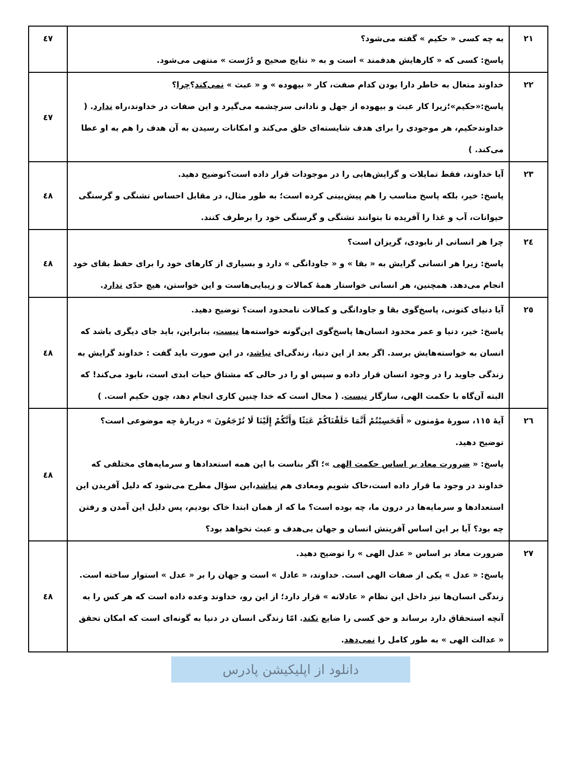| ۲۱ | به چه کسی « حکیم » گفته می‌شود؟ پاسخ: کسی که « کارهایش هدفمند » است و به « نتایج صحیح و دُرُست » منتهی می‌شود. | ٤٧ |
| ۲۲ | خداوند متعال به خاطر دارا بودن کدام صفت، کار « بیهوده » و « عبث » نمی‌کند ؟ چرا ؟ پاسخ:«حکیم»؛زیرا کار عبث و بیهوده از جهل و نادانی سرچشمه می‌گیرد و این صفات در خداوند،راه ندارد . ( خداوندحکیم، هر موجودی را برای هدف شایسته‌ای خلق می‌کند و امکانات رسیدن به آن هدف را هم به او عطا می‌کند. ) | ٤٧ |
| ۲۳ | آیا خداوند، فقط تمایلات و گرایش‌هایی را در موجودات قرار داده است؟توضیح دهید. پاسخ: خیر، بلکه پاسخ مناسب را هم پیش‌بینی کرده است؛ به طور مثال، در مقابل احساس تشنگی و گرسنگی حیوانات، آب و غذا را آفریده تا بتوانند تشنگی و گرسنگی خود را برطرف کنند. | ٤٨ |
| ۲٤ | چرا هر انسانی از نابودی، گریزان است؟ پاسخ: زیرا هر انسانی گرایش به « بقا » و « جاودانگی » دارد و بسیاری از کارهای خود را برای حفظ بقای خود انجام می‌دهد. همچنین، هر انسانی خواستار همهٔ کمالات و زیبایی‌هاست و این خواستن، هیچ حدّی ندارد . | ٤٨ |
| ۲٥ | آیا دنیای کنونی، پاسخ‌گوی بقا و جاودانگی و کمالات نامحدود است؟ توضیح دهید. پاسخ: خیر، دنیا و عمر محدود انسان‌ها پاسخ‌گوی این‌گونه خواسته‌ها نیست ، بنابراین، باید جای دیگری باشد که انسان به خواسته‌هایش برسد. اگر بعد از این دنیا، زندگی‌ای نباشد ، در این صورت باید گفت : خداوند گرایش به زندگی جاوید را در وجود انسان قرار داده و سپس او را در حالی که مشتاق حیات ابدی است، نابود می‌کند! که البته آن‌گاه با حکمت الهی، سازگار نیست . ( محال است که خدا چنین کاری انجام دهد، چون حکیم است. ) | ٤٨ |
| ۲٦ | آیهٔ ۱۱٥، سورهٔ مؤمنون « أَفَحَسِبْتُمْ أَنَّمَا خَلَقْنَاکُمْ عَبَثًا وَأَنَّکُمْ إِلَیْنَا لَا تُرْجَعُونَ » دربارهٔ چه موضوعی است؟ توضیح دهید. پاسخ: « ضرورت معاد بر اساس حکمت الهی »؛ اگر بناست با این همه استعدادها و سرمایه‌های مختلفی که خداوند در وجود ما قرار داده است،خاک شویم ومعادی هم نباشد ،این سؤال مطرح می‌شود که دلیل آفریدن این استعدادها و سرمایه‌ها در درون ما، چه بوده است؟ ما که از همان ابتدا خاک بودیم، پس دلیل این آمدن و رفتن چه بود؟ آیا بر این اساس آفرینش انسان و جهان بی‌هدف و عبث نخواهد بود؟ | ٤٨ |
| ۲۷ | ضرورت معاد بر اساس « عدل الهی » را توضیح دهید. پاسخ: « عدل » یکی از صفات الهی است. خداوند، « عادل » است و جهان را بر « عدل » استوار ساخته است. زندگی انسان‌ها نیز داخل این نظام « عادلانه » قرار دارد؛ از این رو، خداوند وعده داده است که هر کس را به آنچه استحقاق دارد برساند و حق کسی را ضایع نکند . امّا زندگی انسان در دنیا به گونه‌ای است که امکان تحقق « عدالت الهی » به طور کامل را نمی‌دهد . | ٤٨ |
دانلود از اپلیکیشن پادرس